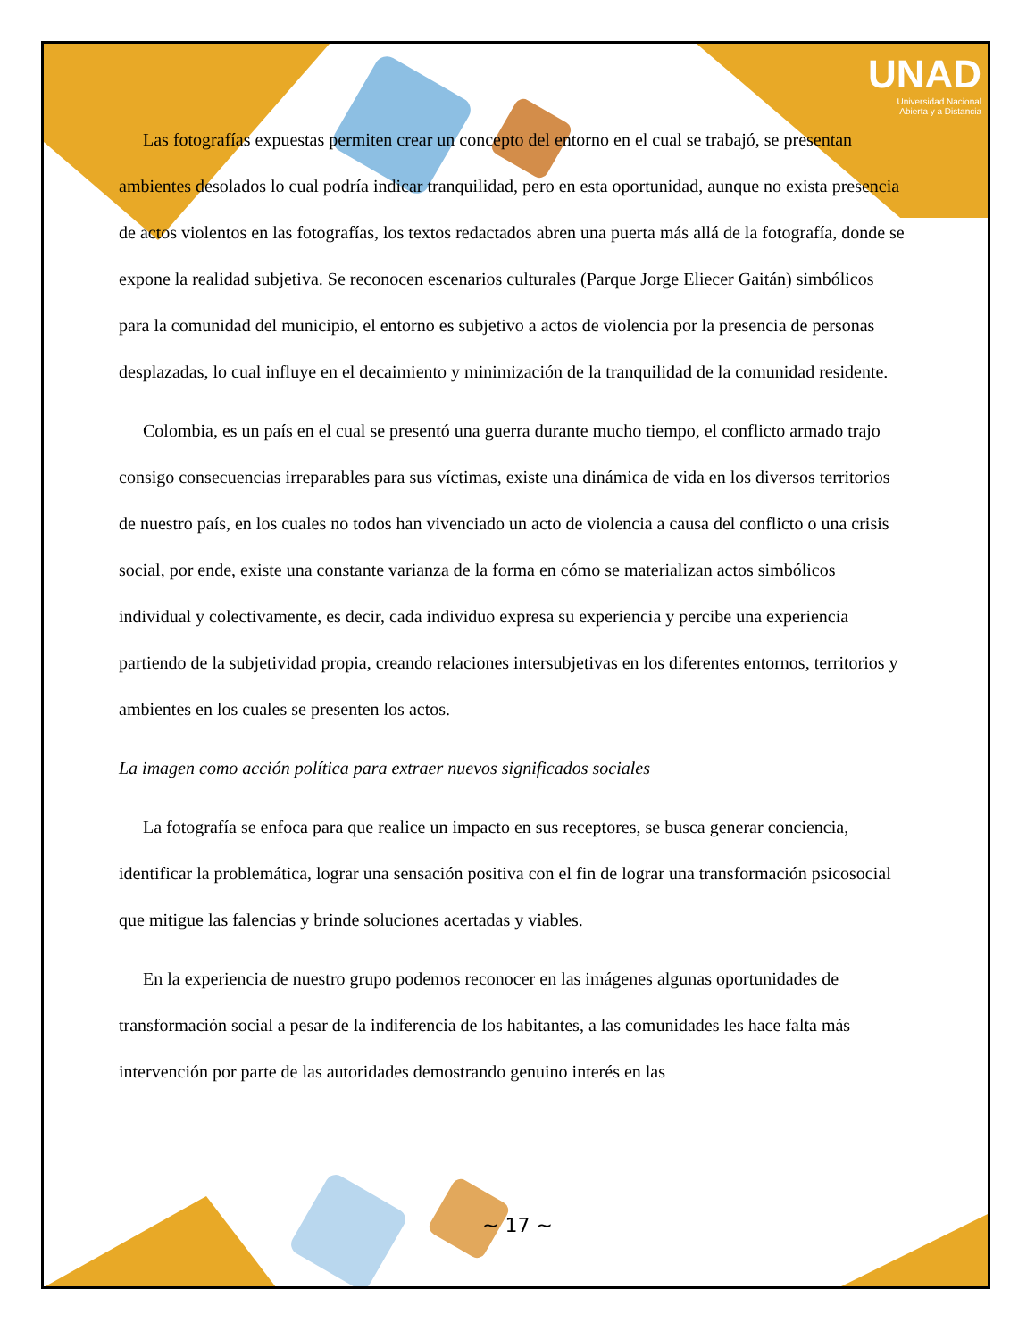UNAD
Universidad Nacional
Abierta y a Distancia
Las fotografías expuestas permiten crear un concepto del entorno en el cual se trabajó, se presentan ambientes desolados lo cual podría indicar tranquilidad, pero en esta oportunidad, aunque no exista presencia de actos violentos en las fotografías, los textos redactados abren una puerta más allá de la fotografía, donde se expone la realidad subjetiva. Se reconocen escenarios culturales (Parque Jorge Eliecer Gaitán) simbólicos para la comunidad del municipio, el entorno es subjetivo a actos de violencia por la presencia de personas desplazadas, lo cual influye en el decaimiento y minimización de la tranquilidad de la comunidad residente.
Colombia, es un país en el cual se presentó una guerra durante mucho tiempo, el conflicto armado trajo consigo consecuencias irreparables para sus víctimas, existe una dinámica de vida en los diversos territorios de nuestro país, en los cuales no todos han vivenciado un acto de violencia a causa del conflicto o una crisis social, por ende, existe una constante varianza de la forma en cómo se materializan actos simbólicos individual y colectivamente, es decir, cada individuo expresa su experiencia y percibe una experiencia partiendo de la subjetividad propia, creando relaciones intersubjetivas en los diferentes entornos, territorios y ambientes en los cuales se presenten los actos.
La imagen como acción política para extraer nuevos significados sociales
La fotografía se enfoca para que realice un impacto en sus receptores, se busca generar conciencia, identificar la problemática, lograr una sensación positiva con el fin de lograr una transformación psicosocial que mitigue las falencias y brinde soluciones acertadas y viables.
En la experiencia de nuestro grupo podemos reconocer en las imágenes algunas oportunidades de transformación social a pesar de la indiferencia de los habitantes, a las comunidades les hace falta más intervención por parte de las autoridades demostrando genuino interés en las
~ 17 ~